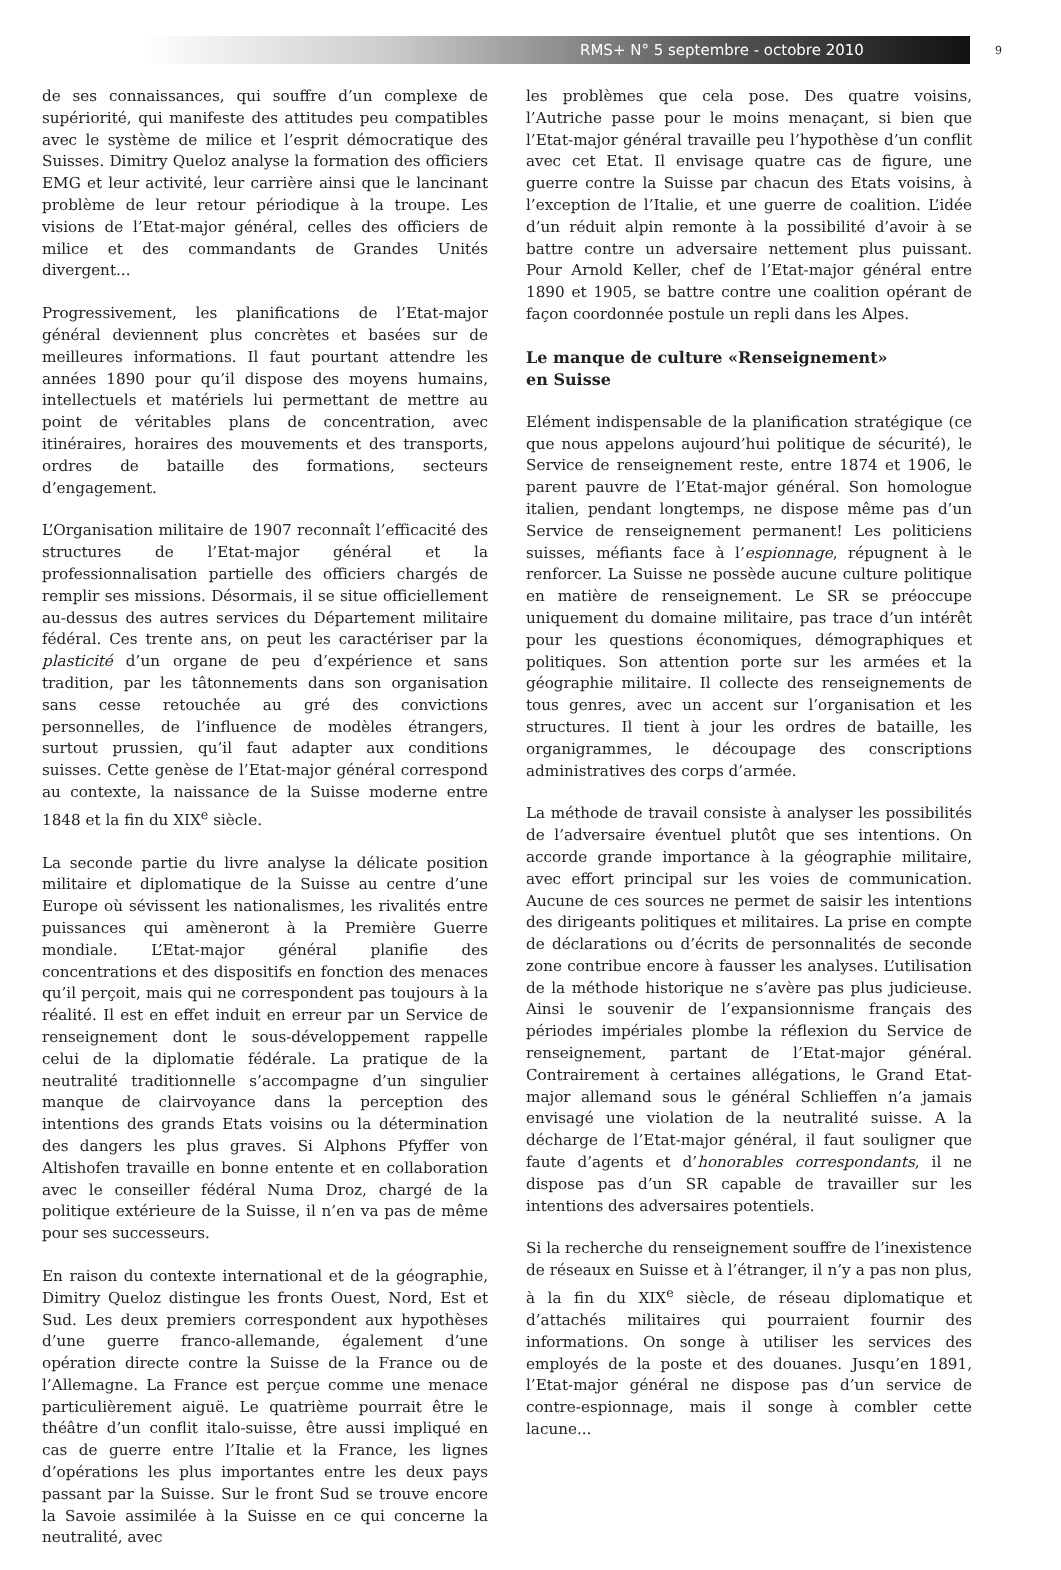RMS+ N° 5 septembre - octobre 2010
9
de ses connaissances, qui souffre d’un complexe de supériorité, qui manifeste des attitudes peu compatibles avec le système de milice et l’esprit démocratique des Suisses. Dimitry Queloz analyse la formation des officiers EMG et leur activité, leur carrière ainsi que le lancinant problème de leur retour périodique à la troupe. Les visions de l’Etat-major général, celles des officiers de milice et des commandants de Grandes Unités divergent...
Progressivement, les planifications de l’Etat-major général deviennent plus concrètes et basées sur de meilleures informations. Il faut pourtant attendre les années 1890 pour qu’il dispose des moyens humains, intellectuels et matériels lui permettant de mettre au point de véritables plans de concentration, avec itinéraires, horaires des mouvements et des transports, ordres de bataille des formations, secteurs d’engagement.
L’Organisation militaire de 1907 reconnaît l’efficacité des structures de l’Etat-major général et la professionnalisation partielle des officiers chargés de remplir ses missions. Désormais, il se situe officiellement au-dessus des autres services du Département militaire fédéral. Ces trente ans, on peut les caractériser par la plasticité d’un organe de peu d’expérience et sans tradition, par les tâtonnements dans son organisation sans cesse retouchée au gré des convictions personnelles, de l’influence de modèles étrangers, surtout prussien, qu’il faut adapter aux conditions suisses. Cette genèse de l’Etat-major général correspond au contexte, la naissance de la Suisse moderne entre 1848 et la fin du XIX<sup>e</sup> siècle.
La seconde partie du livre analyse la délicate position militaire et diplomatique de la Suisse au centre d’une Europe où sévissent les nationalismes, les rivalités entre puissances qui amèneront à la Première Guerre mondiale. L’Etat-major général planifie des concentrations et des dispositifs en fonction des menaces qu’il perçoit, mais qui ne correspondent pas toujours à la réalité. Il est en effet induit en erreur par un Service de renseignement dont le sous-développement rappelle celui de la diplomatie fédérale. La pratique de la neutralité traditionnelle s’accompagne d’un singulier manque de clairvoyance dans la perception des intentions des grands Etats voisins ou la détermination des dangers les plus graves. Si Alphons Pfyffer von Altishofen travaille en bonne entente et en collaboration avec le conseiller fédéral Numa Droz, chargé de la politique extérieure de la Suisse, il n’en va pas de même pour ses successeurs.
En raison du contexte international et de la géographie, Dimitry Queloz distingue les fronts Ouest, Nord, Est et Sud. Les deux premiers correspondent aux hypothèses d’une guerre franco-allemande, également d’une opération directe contre la Suisse de la France ou de l’Allemagne. La France est perçue comme une menace particulièrement aiguë. Le quatrième pourrait être le théâtre d’un conflit italo-suisse, être aussi impliqué en cas de guerre entre l’Italie et la France, les lignes d’opérations les plus importantes entre les deux pays passant par la Suisse. Sur le front Sud se trouve encore la Savoie assimilée à la Suisse en ce qui concerne la neutralité, avec
les problèmes que cela pose. Des quatre voisins, l’Autriche passe pour le moins menaçant, si bien que l’Etat-major général travaille peu l’hypothèse d’un conflit avec cet Etat. Il envisage quatre cas de figure, une guerre contre la Suisse par chacun des Etats voisins, à l’exception de l’Italie, et une guerre de coalition. L’idée d’un réduit alpin remonte à la possibilité d’avoir à se battre contre un adversaire nettement plus puissant. Pour Arnold Keller, chef de l’Etat-major général entre 1890 et 1905, se battre contre une coalition opérant de façon coordonnée postule un repli dans les Alpes.
Le manque de culture «Renseignement»
en Suisse
Elément indispensable de la planification stratégique (ce que nous appelons aujourd’hui politique de sécurité), le Service de renseignement reste, entre 1874 et 1906, le parent pauvre de l’Etat-major général. Son homologue italien, pendant longtemps, ne dispose même pas d’un Service de renseignement permanent! Les politiciens suisses, méfiants face à l’espionnage, répugnent à le renforcer. La Suisse ne possède aucune culture politique en matière de renseignement. Le SR se préoccupe uniquement du domaine militaire, pas trace d’un intérêt pour les questions économiques, démographiques et politiques. Son attention porte sur les armées et la géographie militaire. Il collecte des renseignements de tous genres, avec un accent sur l’organisation et les structures. Il tient à jour les ordres de bataille, les organigrammes, le découpage des conscriptions administratives des corps d’armée.
La méthode de travail consiste à analyser les possibilités de l’adversaire éventuel plutôt que ses intentions. On accorde grande importance à la géographie militaire, avec effort principal sur les voies de communication. Aucune de ces sources ne permet de saisir les intentions des dirigeants politiques et militaires. La prise en compte de déclarations ou d’écrits de personnalités de seconde zone contribue encore à fausser les analyses. L’utilisation de la méthode historique ne s’avère pas plus judicieuse. Ainsi le souvenir de l’expansionnisme français des périodes impériales plombe la réflexion du Service de renseignement, partant de l’Etat-major général. Contrairement à certaines allégations, le Grand Etat-major allemand sous le général Schlieffen n’a jamais envisagé une violation de la neutralité suisse. A la décharge de l’Etat-major général, il faut souligner que faute d’agents et d’honorables correspondants, il ne dispose pas d’un SR capable de travailler sur les intentions des adversaires potentiels.
Si la recherche du renseignement souffre de l’inexistence de réseaux en Suisse et à l’étranger, il n’y a pas non plus, à la fin du XIX<sup>e</sup> siècle, de réseau diplomatique et d’attachés militaires qui pourraient fournir des informations. On songe à utiliser les services des employés de la poste et des douanes. Jusqu’en 1891, l’Etat-major général ne dispose pas d’un service de contre-espionnage, mais il songe à combler cette lacune...